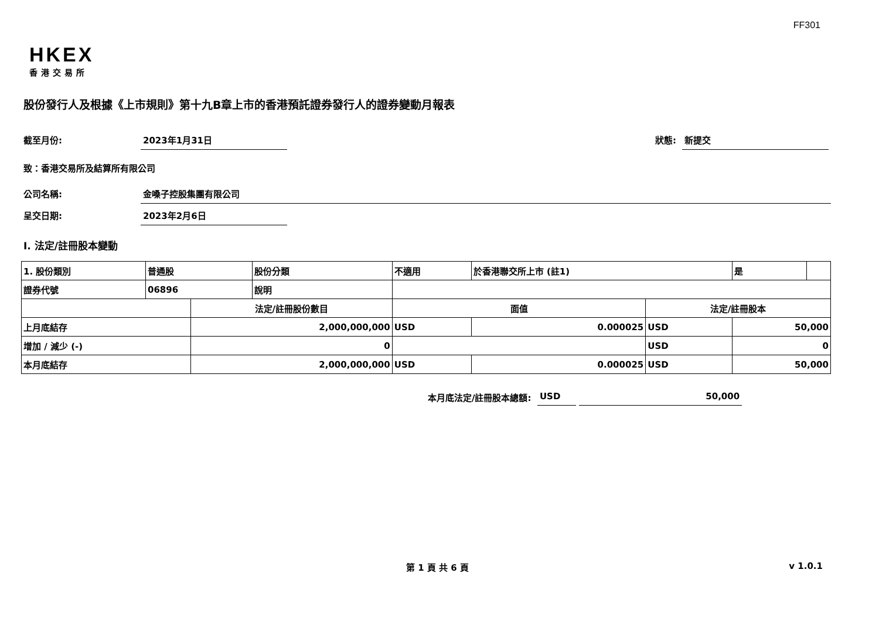FF301
HKEX
香港交易所
股份發行人及根據《上市規則》第十九B章上市的香港預託證券發行人的證券變動月報表
截至月份: 2023年1月31日 狀態: 新提交
致：香港交易所及結算所有限公司
公司名稱: 金嗓子控股集團有限公司
呈交日期: 2023年2月6日
I. 法定/註冊股本變動
| 1. 股份類別 | 普通股 | | 股份分類 | 不適用 | | 於香港聯交所上市 (註1) | | 是 | |
| 證券代號 | 06896 | | 說明 | | | | | | |
| | | 法定/註冊股份數目 | | | 面值 | | 法定/註冊股本 | | |
| 上月底結存 | | 2,000,000,000 | | | USD | 0.000025 | USD | 50,000 | |
| 增加 / 減少 (-) | | 0 | | | | | USD | 0 | |
| 本月底結存 | | 2,000,000,000 | | | USD | 0.000025 | USD | 50,000 | |
本月底法定/註冊股本總額: USD 50,000
第 1 頁 共 6 頁 v 1.0.1